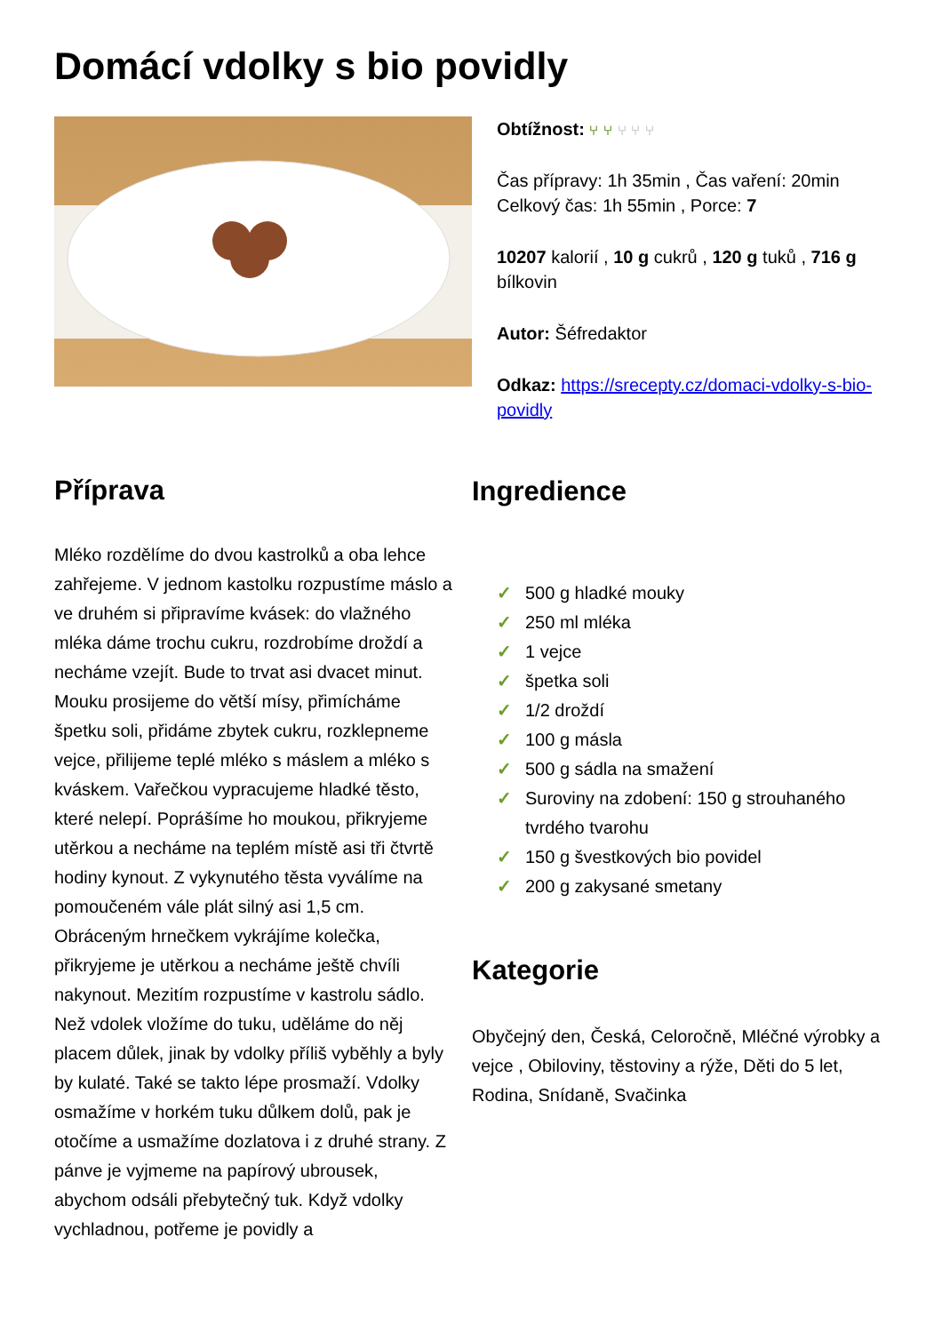Domácí vdolky s bio povidly
Obtížnost: ⑂ ⑂ ⑂ ⑂ ⑂
Čas přípravy: 1h 35min , Čas vaření: 20min
Celkový čas: 1h 55min , Porce: 7
10207 kalorií , 10 g cukrů , 120 g tuků , 716 g bílkovin
Autor: Šéfredaktor
Odkaz: https://srecepty.cz/domaci-vdolky-s-bio-povidly
Příprava
Mléko rozdělíme do dvou kastrolků a oba lehce zahřejeme. V jednom kastolku rozpustíme máslo a ve druhém si připravíme kvásek: do vlažného mléka dáme trochu cukru, rozdrobíme droždí a necháme vzejít. Bude to trvat asi dvacet minut. Mouku prosijeme do větší mísy, přimícháme špetku soli, přidáme zbytek cukru, rozklepneme vejce, přilijeme teplé mléko s máslem a mléko s kváskem. Vařečkou vypracujeme hladké těsto, které nelepí. Poprášíme ho moukou, přikryjeme utěrkou a necháme na teplém místě asi tři čtvrtě hodiny kynout. Z vykynutého těsta vyválíme na pomoučeném vále plát silný asi 1,5 cm. Obráceným hrnečkem vykrájíme kolečka, přikryjeme je utěrkou a necháme ještě chvíli nakynout. Mezitím rozpustíme v kastrolu sádlo. Než vdolek vložíme do tuku, uděláme do něj placem důlek, jinak by vdolky příliš vyběhly a byly by kulaté. Také se takto lépe prosmaží. Vdolky osmažíme v horkém tuku důlkem dolů, pak je otočíme a usmažíme dozlatova i z druhé strany. Z pánve je vyjmeme na papírový ubrousek, abychom odsáli přebytečný tuk. Když vdolky vychladnou, potřeme je povidly a
Ingredience
✓ 500 g hladké mouky
✓ 250 ml mléka
✓ 1 vejce
✓ špetka soli
✓ 1/2 droždí
✓ 100 g másla
✓ 500 g sádla na smažení
✓ Suroviny na zdobení: 150 g strouhaného tvrdého tvarohu
✓ 150 g švestkových bio povidel
✓ 200 g zakysané smetany
Kategorie
Obyčejný den, Česká, Celoročně, Mléčné výrobky a vejce , Obiloviny, těstoviny a rýže, Děti do 5 let, Rodina, Snídaně, Svačinka